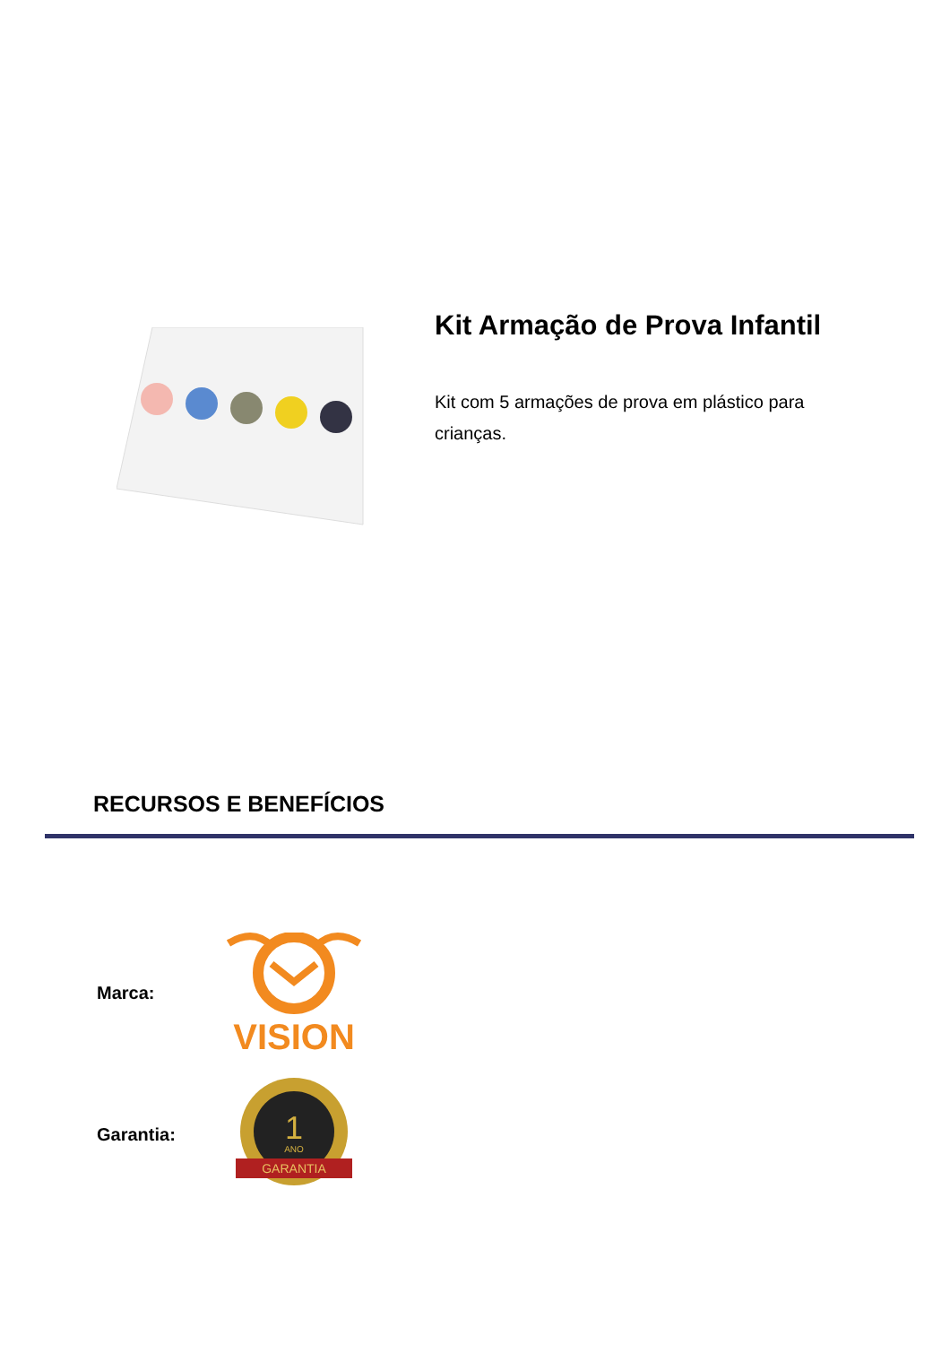Kit Armação de Prova Infantil
Kit com 5 armações de prova em plástico para crianças.
RECURSOS E BENEFÍCIOS
Marca:
VISION
Garantia:
1
ANO
GARANTIA